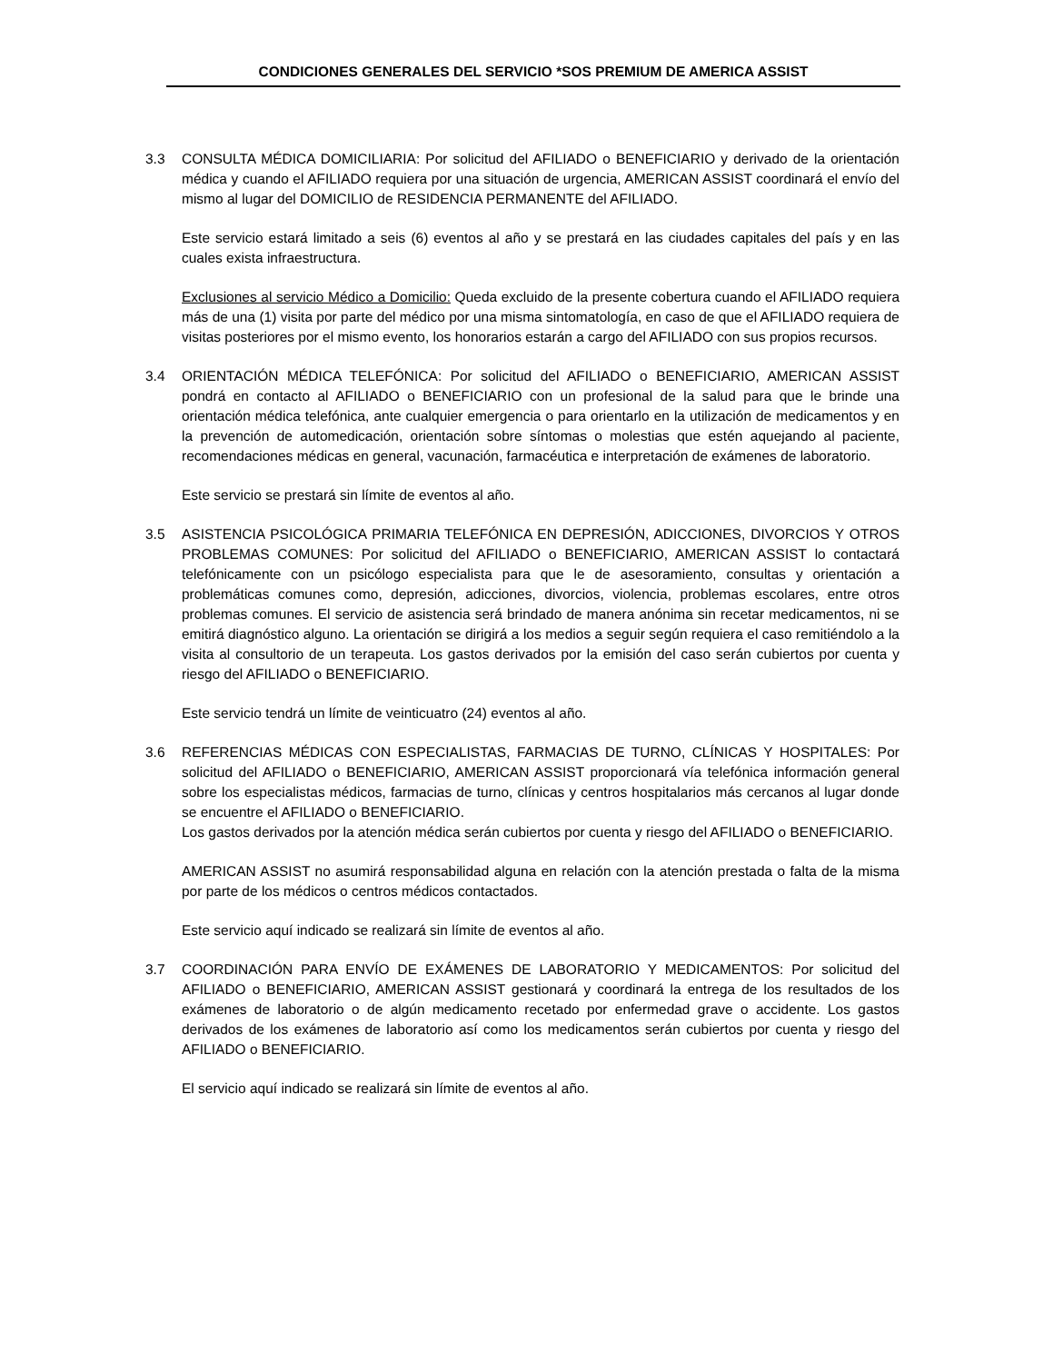CONDICIONES GENERALES DEL SERVICIO *SOS PREMIUM DE AMERICA ASSIST
3.3 CONSULTA MÉDICA DOMICILIARIA: Por solicitud del AFILIADO o BENEFICIARIO y derivado de la orientación médica y cuando el AFILIADO requiera por una situación de urgencia, AMERICAN ASSIST coordinará el envío del mismo al lugar del DOMICILIO de RESIDENCIA PERMANENTE del AFILIADO.
Este servicio estará limitado a seis (6) eventos al año y se prestará en las ciudades capitales del país y en las cuales exista infraestructura.
Exclusiones al servicio Médico a Domicilio: Queda excluido de la presente cobertura cuando el AFILIADO requiera más de una (1) visita por parte del médico por una misma sintomatología, en caso de que el AFILIADO requiera de visitas posteriores por el mismo evento, los honorarios estarán a cargo del AFILIADO con sus propios recursos.
3.4 ORIENTACIÓN MÉDICA TELEFÓNICA: Por solicitud del AFILIADO o BENEFICIARIO, AMERICAN ASSIST pondrá en contacto al AFILIADO o BENEFICIARIO con un profesional de la salud para que le brinde una orientación médica telefónica, ante cualquier emergencia o para orientarlo en la utilización de medicamentos y en la prevención de automedicación, orientación sobre síntomas o molestias que estén aquejando al paciente, recomendaciones médicas en general, vacunación, farmacéutica e interpretación de exámenes de laboratorio.
Este servicio se prestará sin límite de eventos al año.
3.5 ASISTENCIA PSICOLÓGICA PRIMARIA TELEFÓNICA EN DEPRESIÓN, ADICCIONES, DIVORCIOS Y OTROS PROBLEMAS COMUNES: Por solicitud del AFILIADO o BENEFICIARIO, AMERICAN ASSIST lo contactará telefónicamente con un psicólogo especialista para que le de asesoramiento, consultas y orientación a problemáticas comunes como, depresión, adicciones, divorcios, violencia, problemas escolares, entre otros problemas comunes. El servicio de asistencia será brindado de manera anónima sin recetar medicamentos, ni se emitirá diagnóstico alguno. La orientación se dirigirá a los medios a seguir según requiera el caso remitiéndolo a la visita al consultorio de un terapeuta. Los gastos derivados por la emisión del caso serán cubiertos por cuenta y riesgo del AFILIADO o BENEFICIARIO.
Este servicio tendrá un límite de veinticuatro (24) eventos al año.
3.6 REFERENCIAS MÉDICAS CON ESPECIALISTAS, FARMACIAS DE TURNO, CLÍNICAS Y HOSPITALES: Por solicitud del AFILIADO o BENEFICIARIO, AMERICAN ASSIST proporcionará vía telefónica información general sobre los especialistas médicos, farmacias de turno, clínicas y centros hospitalarios más cercanos al lugar donde se encuentre el AFILIADO o BENEFICIARIO.
Los gastos derivados por la atención médica serán cubiertos por cuenta y riesgo del AFILIADO o BENEFICIARIO.
AMERICAN ASSIST no asumirá responsabilidad alguna en relación con la atención prestada o falta de la misma por parte de los médicos o centros médicos contactados.
Este servicio aquí indicado se realizará sin límite de eventos al año.
3.7 COORDINACIÓN PARA ENVÍO DE EXÁMENES DE LABORATORIO Y MEDICAMENTOS: Por solicitud del AFILIADO o BENEFICIARIO, AMERICAN ASSIST gestionará y coordinará la entrega de los resultados de los exámenes de laboratorio o de algún medicamento recetado por enfermedad grave o accidente. Los gastos derivados de los exámenes de laboratorio así como los medicamentos serán cubiertos por cuenta y riesgo del AFILIADO o BENEFICIARIO.
El servicio aquí indicado se realizará sin límite de eventos al año.